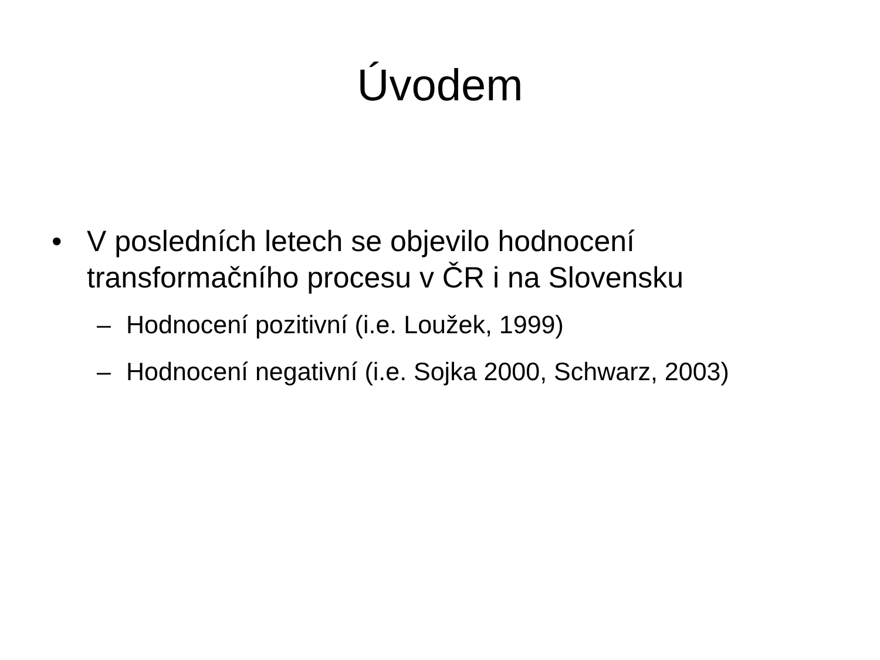Úvodem
• V posledních letech se objevilo hodnocení transformačního procesu v ČR i na Slovensku
– Hodnocení pozitivní (i.e. Loužek, 1999)
– Hodnocení negativní (i.e. Sojka 2000, Schwarz, 2003)